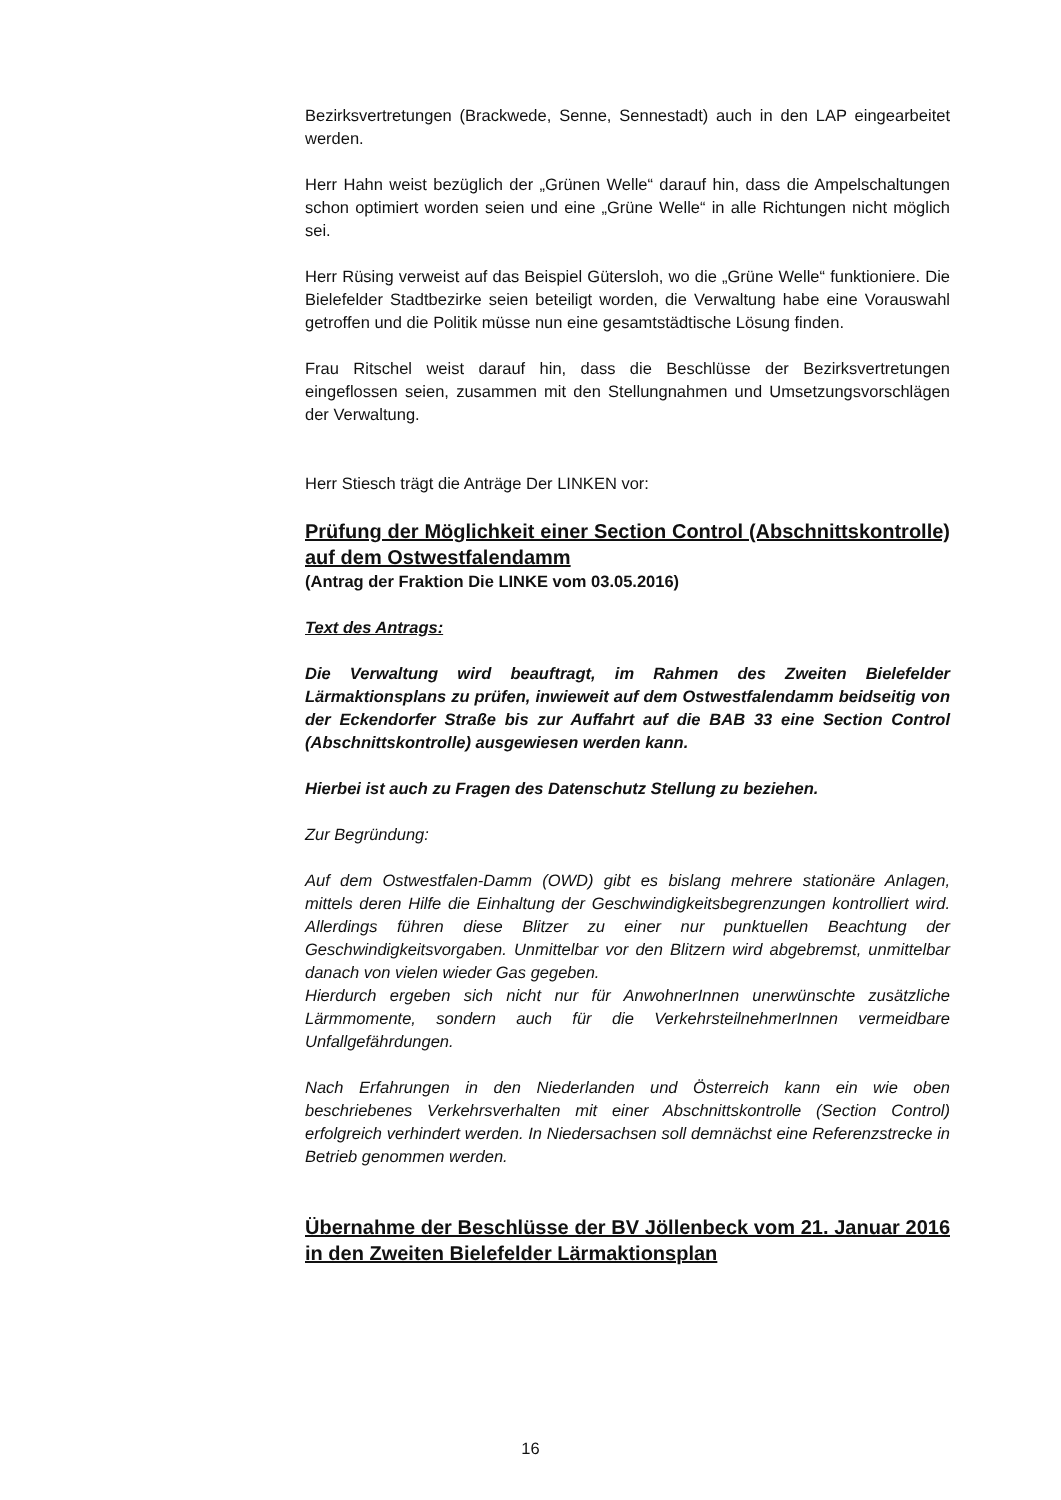Bezirksvertretungen (Brackwede, Senne, Sennestadt) auch in den LAP eingearbeitet werden.
Herr Hahn weist bezüglich der „Grünen Welle“ darauf hin, dass die Ampelschaltungen schon optimiert worden seien und eine „Grüne Welle“ in alle Richtungen nicht möglich sei.
Herr Rüsing verweist auf das Beispiel Gütersloh, wo die „Grüne Welle“ funktioniere. Die Bielefelder Stadtbezirke seien beteiligt worden, die Verwaltung habe eine Vorauswahl getroffen und die Politik müsse nun eine gesamtstädtische Lösung finden.
Frau Ritschel weist darauf hin, dass die Beschlüsse der Bezirksvertretungen eingeflossen seien, zusammen mit den Stellungnahmen und Umsetzungsvorschlägen der Verwaltung.
Herr Stiesch trägt die Anträge Der LINKEN vor:
Prüfung der Möglichkeit einer Section Control (Abschnittskontrolle) auf dem Ostwestfalendamm
(Antrag der Fraktion Die LINKE vom 03.05.2016)
Text des Antrags:
Die Verwaltung wird beauftragt, im Rahmen des Zweiten Bielefelder Lärmaktionsplans zu prüfen, inwieweit auf dem Ostwestfalendamm beidseitig von der Eckendorfer Straße bis zur Auffahrt auf die BAB 33 eine Section Control (Abschnittskontrolle) ausgewiesen werden kann.
Hierbei ist auch zu Fragen des Datenschutz Stellung zu beziehen.
Zur Begründung:
Auf dem Ostwestfalen-Damm (OWD) gibt es bislang mehrere stationäre Anlagen, mittels deren Hilfe die Einhaltung der Geschwindigkeitsbegrenzungen kontrolliert wird. Allerdings führen diese Blitzer zu einer nur punktuellen Beachtung der Geschwindigkeitsvorgaben. Unmittelbar vor den Blitzern wird abgebremst, unmittelbar danach von vielen wieder Gas gegeben.
Hierdurch ergeben sich nicht nur für AnwohnerInnen unerwünschte zusätzliche Lärmmomente, sondern auch für die VerkehrsteilnehmerInnen vermeidbare Unfallgefährdungen.
Nach Erfahrungen in den Niederlanden und Österreich kann ein wie oben beschriebenes Verkehrsverhalten mit einer Abschnittskontrolle (Section Control) erfolgreich verhindert werden. In Niedersachsen soll demnächst eine Referenzstrecke in Betrieb genommen werden.
Übernahme der Beschlüsse der BV Jöllenbeck vom 21. Januar 2016 in den Zweiten Bielefelder Lärmaktionsplan
16